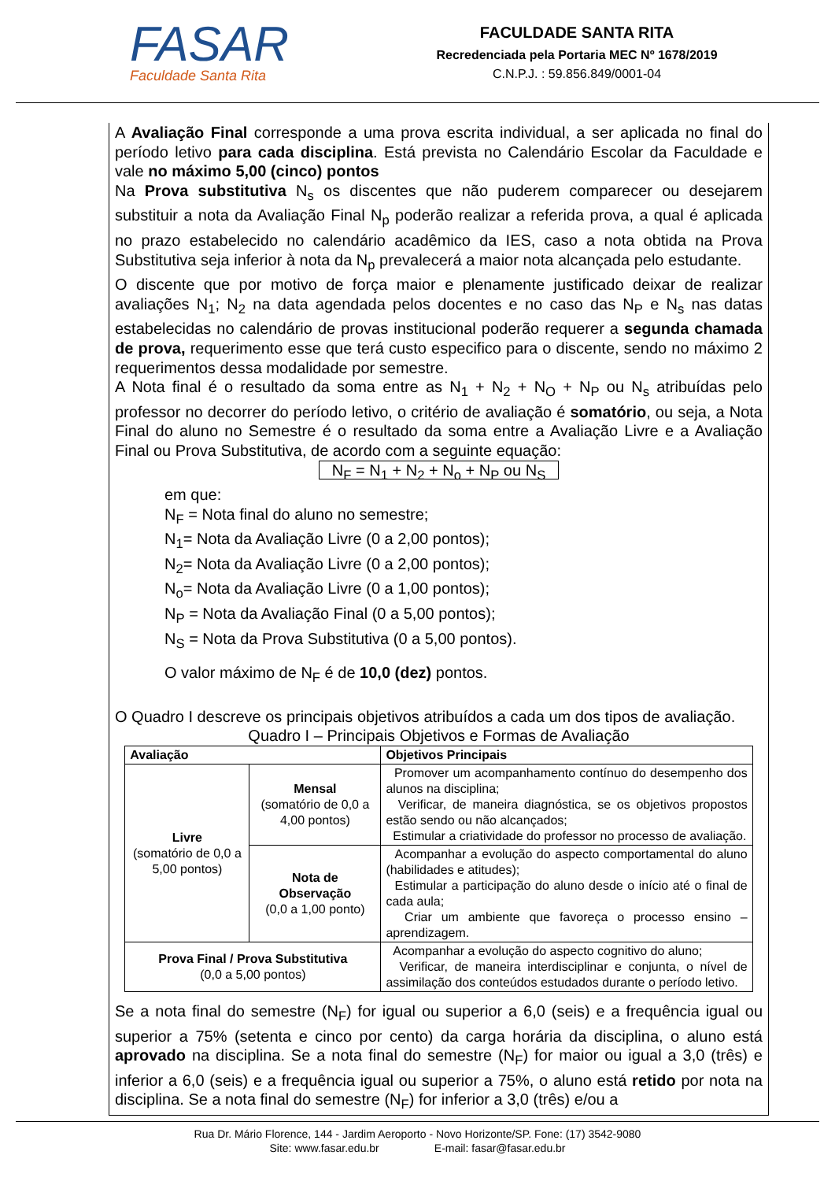FASAR
Faculdade Santa Rita
FACULDADE SANTA RITA
Recredenciada pela Portaria MEC Nº 1678/2019
C.N.P.J. : 59.856.849/0001-04
A Avaliação Final corresponde a uma prova escrita individual, a ser aplicada no final do período letivo para cada disciplina. Está prevista no Calendário Escolar da Faculdade e vale no máximo 5,00 (cinco) pontos
Na Prova substitutiva N<sub>s</sub> os discentes que não puderem comparecer ou desejarem substituir a nota da Avaliação Final N<sub>p</sub> poderão realizar a referida prova, a qual é aplicada no prazo estabelecido no calendário acadêmico da IES, caso a nota obtida na Prova Substitutiva seja inferior à nota da N<sub>p</sub> prevalecerá a maior nota alcançada pelo estudante.
O discente que por motivo de força maior e plenamente justificado deixar de realizar avaliações N<sub>1</sub>; N<sub>2</sub> na data agendada pelos docentes e no caso das N<sub>P</sub> e N<sub>s</sub> nas datas estabelecidas no calendário de provas institucional poderão requerer a segunda chamada de prova, requerimento esse que terá custo especifico para o discente, sendo no máximo 2 requerimentos dessa modalidade por semestre.
A Nota final é o resultado da soma entre as N<sub>1</sub> + N<sub>2</sub> + N<sub>O</sub> + N<sub>P</sub> ou N<sub>s</sub> atribuídas pelo professor no decorrer do período letivo, o critério de avaliação é somatório, ou seja, a Nota Final do aluno no Semestre é o resultado da soma entre a Avaliação Livre e a Avaliação Final ou Prova Substitutiva, de acordo com a seguinte equação:
N<sub>F</sub> = N<sub>1</sub> + N<sub>2</sub> + N<sub>o</sub> + N<sub>P</sub> ou N<sub>S</sub>
em que:
N<sub>F</sub> = Nota final do aluno no semestre;
N<sub>1</sub>= Nota da Avaliação Livre (0 a 2,00 pontos);
N<sub>2</sub>= Nota da Avaliação Livre (0 a 2,00 pontos);
N<sub>o</sub>= Nota da Avaliação Livre (0 a 1,00 pontos);
N<sub>P</sub> = Nota da Avaliação Final (0 a 5,00 pontos);
N<sub>S</sub> = Nota da Prova Substitutiva (0 a 5,00 pontos).
O valor máximo de N<sub>F</sub> é de 10,0 (dez) pontos.
O Quadro I descreve os principais objetivos atribuídos a cada um dos tipos de avaliação.
Quadro I – Principais Objetivos e Formas de Avaliação
| Avaliação | | Objetivos Principais |
| --- | --- | --- |
| Livre (somatório de 0,0 a 5,00 pontos) | Mensal (somatório de 0,0 a 4,00 pontos) | Promover um acompanhamento contínuo do desempenho dos alunos na disciplina; Verificar, de maneira diagnóstica, se os objetivos propostos estão sendo ou não alcançados; Estimular a criatividade do professor no processo de avaliação. |
| | Nota de Observação (0,0 a 1,00 ponto) | Acompanhar a evolução do aspecto comportamental do aluno (habilidades e atitudes); Estimular a participação do aluno desde o início até o final de cada aula; Criar um ambiente que favoreça o processo ensino – aprendizagem. |
| Prova Final / Prova Substitutiva (0,0 a 5,00 pontos) | | Acompanhar a evolução do aspecto cognitivo do aluno; Verificar, de maneira interdisciplinar e conjunta, o nível de assimilação dos conteúdos estudados durante o período letivo. |
Se a nota final do semestre (N<sub>F</sub>) for igual ou superior a 6,0 (seis) e a frequência igual ou superior a 75% (setenta e cinco por cento) da carga horária da disciplina, o aluno está aprovado na disciplina. Se a nota final do semestre (N<sub>F</sub>) for maior ou igual a 3,0 (três) e inferior a 6,0 (seis) e a frequência igual ou superior a 75%, o aluno está retido por nota na disciplina. Se a nota final do semestre (N<sub>F</sub>) for inferior a 3,0 (três) e/ou a
Rua Dr. Mário Florence, 144 - Jardim Aeroporto - Novo Horizonte/SP. Fone: (17) 3542-9080
Site: www.fasar.edu.br E-mail: fasar@fasar.edu.br